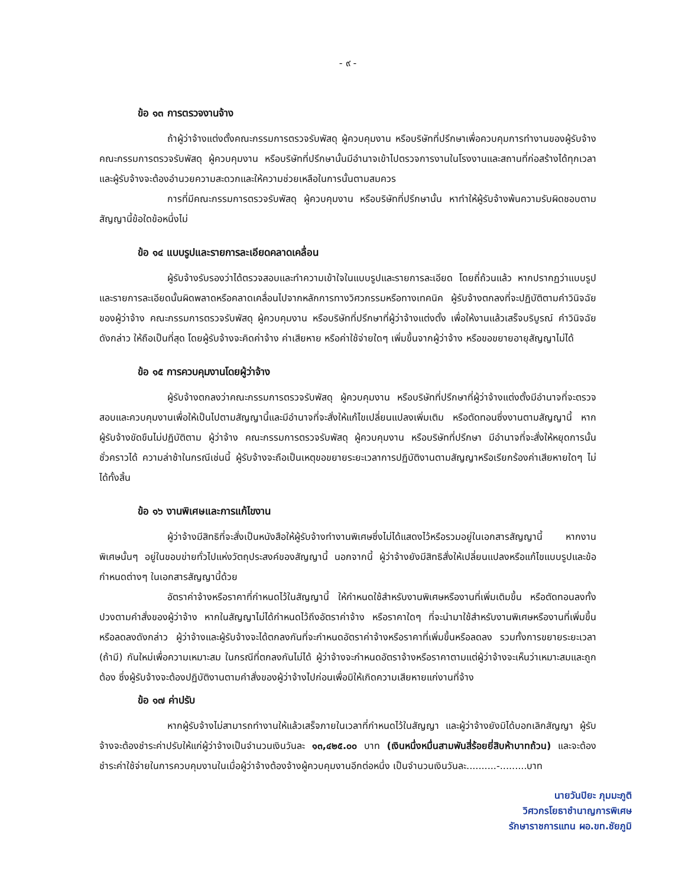- ๙ -
ข้อ ๑๓ การตรวจงานจ้าง
ถ้าผู้ว่าจ้างแต่งตั้งคณะกรรมการตรวจรับพัสดุ ผู้ควบคุมงาน หรือบริษัทที่ปรึกษาเพื่อควบคุมการทำงานของผู้รับจ้าง คณะกรรมการตรวจรับพัสดุ ผู้ควบคุมงาน หรือบริษัทที่ปรึกษานั้นมีอำนาจเข้าไปตรวจการงานในโรงงานและสถานที่ก่อสร้างได้ทุกเวลา และผู้รับจ้างจะต้องอำนวยความสะดวกและให้ความช่วยเหลือในการนั้นตามสมควร
การที่มีคณะกรรมการตรวจรับพัสดุ ผู้ควบคุมงาน หรือบริษัทที่ปรึกษานั้น หาทำให้ผู้รับจ้างพ้นความรับผิดชอบตามสัญญานี้ข้อใดข้อหนึ่งไม่
ข้อ ๑๔ แบบรูปและรายการละเอียดคลาดเคลื่อน
ผู้รับจ้างรับรองว่าได้ตรวจสอบและทำความเข้าใจในแบบรูปและรายการละเอียด โดยถี่ถ้วนแล้ว หากปรากฏว่าแบบรูปและรายการละเอียดนั้นผิดพลาดหรือคลาดเคลื่อนไปจากหลักการทางวิศวกรรมหรือทางเทคนิค ผู้รับจ้างตกลงที่จะปฏิบัติตามคำวินิจฉัยของผู้ว่าจ้าง คณะกรรมการตรวจรับพัสดุ ผู้ควบคุมงาน หรือบริษัทที่ปรึกษาที่ผู้ว่าจ้างแต่งตั้ง เพื่อให้งานแล้วเสร็จบริบูรณ์ คำวินิจฉัยดังกล่าว ให้ถือเป็นที่สุด โดยผู้รับจ้างจะคิดค่าจ้าง ค่าเสียหาย หรือค่าใช้จ่ายใดๆ เพิ่มขึ้นจากผู้ว่าจ้าง หรือขอขยายอายุสัญญาไม่ได้
ข้อ ๑๕ การควบคุมงานโดยผู้ว่าจ้าง
ผู้รับจ้างตกลงว่าคณะกรรมการตรวจรับพัสดุ ผู้ควบคุมงาน หรือบริษัทที่ปรึกษาที่ผู้ว่าจ้างแต่งตั้งมีอำนาจที่จะตรวจสอบและควบคุมงานเพื่อให้เป็นไปตามสัญญานี้และมีอำนาจที่จะสั่งให้แก้ไขเปลี่ยนแปลงเพิ่มเติม หรือตัดทอนซึ่งงานตามสัญญานี้ หากผู้รับจ้างขัดขืนไม่ปฏิบัติตาม ผู้ว่าจ้าง คณะกรรมการตรวจรับพัสดุ ผู้ควบคุมงาน หรือบริษัทที่ปรึกษา มีอำนาจที่จะสั่งให้หยุดการนั้นชั่วคราวได้ ความล่าช้าในกรณีเช่นนี้ ผู้รับจ้างจะถือเป็นเหตุขอขยายระยะเวลาการปฏิบัติงานตามสัญญาหรือเรียกร้องค่าเสียหายใดๆ ไม่ได้ทั้งสิ้น
ข้อ ๑๖ งานพิเศษและการแก้ไขงาน
ผู้ว่าจ้างมีสิทธิที่จะสั่งเป็นหนังสือให้ผู้รับจ้างทำงานพิเศษซึ่งไม่ได้แสดงไว้หรือรวมอยู่ในเอกสารสัญญานี้ หากงานพิเศษนั้นๆ อยู่ในขอบข่ายทั่วไปแห่งวัตถุประสงค์ของสัญญานี้ นอกจากนี้ ผู้ว่าจ้างยังมีสิทธิสั่งให้เปลี่ยนแปลงหรือแก้ไขแบบรูปและข้อกำหนดต่างๆ ในเอกสารสัญญานี้ด้วย
อัตราค่าจ้างหรือราคาที่กำหนดไว้ในสัญญานี้ ให้กำหนดใช้สำหรับงานพิเศษหรืองานที่เพิ่มเติมขึ้น หรือตัดทอนลงทั้งปวงตามคำสั่งของผู้ว่าจ้าง หากในสัญญาไม่ได้กำหนดไว้ถึงอัตราค่าจ้าง หรือราคาใดๆ ที่จะนำมาใช้สำหรับงานพิเศษหรืองานที่เพิ่มขึ้นหรือลดลงดังกล่าว ผู้ว่าจ้างและผู้รับจ้างจะได้ตกลงกันที่จะกำหนดอัตราค่าจ้างหรือราคาที่เพิ่มขึ้นหรือลดลง รวมทั้งการขยายระยะเวลา (ถ้ามี) กันใหม่เพื่อความเหมาะสม ในกรณีที่ตกลงกันไม่ได้ ผู้ว่าจ้างจะกำหนดอัตราจ้างหรือราคาตามแต่ผู้ว่าจ้างจะเห็นว่าเหมาะสมและถูกต้อง ซึ่งผู้รับจ้างจะต้องปฏิบัติงานตามคำสั่งของผู้ว่าจ้างไปก่อนเพื่อมิให้เกิดความเสียหายแก่งานที่จ้าง
ข้อ ๑๗ ค่าปรับ
หากผู้รับจ้างไม่สามารถทำงานให้แล้วเสร็จภายในเวลาที่กำหนดไว้ในสัญญา และผู้ว่าจ้างยังมิได้บอกเลิกสัญญา ผู้รับจ้างจะต้องชำระค่าปรับให้แก่ผู้ว่าจ้างเป็นจำนวนเงินวันละ ๑๓,๔๒๕.๐๐ บาท (เงินหนึ่งหมื่นสามพันสี่ร้อยยี่สิบห้าบาทถ้วน) และจะต้องชำระค่าใช้จ่ายในการควบคุมงานในเมื่อผู้ว่าจ้างต้องจ้างผู้ควบคุมงานอีกต่อหนึ่ง เป็นจำนวนเงินวันละ..........-.........บาท
นายวันปิยะ ภุมมะภูติ
วิศวกรโยธาชำนาญการพิเศษ
รักษาราชการแทน ผอ.ขท.ชัยภูมิ